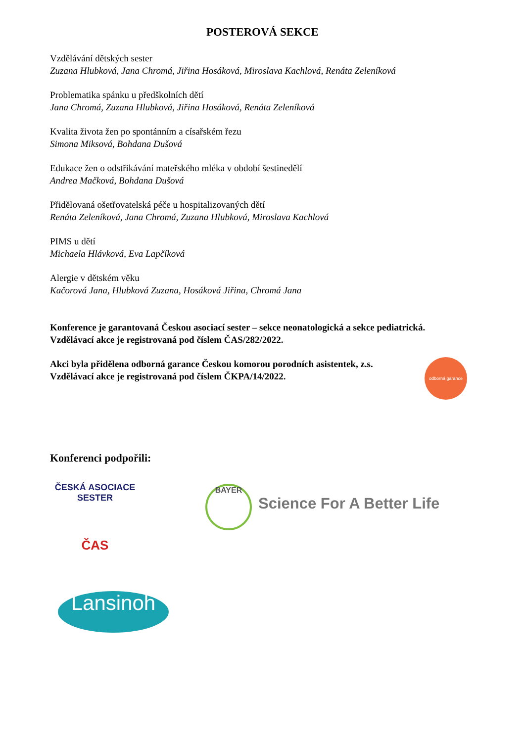POSTEROVÁ SEKCE
Vzdělávání dětských sester
Zuzana Hlubková, Jana Chromá, Jiřina Hosáková, Miroslava Kachlová, Renáta Zeleníková
Problematika spánku u předškolních dětí
Jana Chromá, Zuzana Hlubková, Jiřina Hosáková, Renáta Zeleníková
Kvalita života žen po spontánním a císařském řezu
Simona Miksová, Bohdana Dušová
Edukace žen o odstřikávání mateřského mléka v období šestinedělí
Andrea Mačková, Bohdana Dušová
Přidělovaná ošetřovatelská péče u hospitalizovaných dětí
Renáta Zeleníková, Jana Chromá, Zuzana Hlubková, Miroslava Kachlová
PIMS u dětí
Michaela Hlávková, Eva Lapčíková
Alergie v dětském věku
Kačorová Jana, Hlubková Zuzana, Hosáková Jiřina, Chromá Jana
Konference je garantovaná Českou asociací sester – sekce neonatologická a sekce pediatrická.
Vzdělávací akce je registrovaná pod číslem ČAS/282/2022.
Akci byla přidělena odborná garance Českou komorou porodních asistentek, z.s.
Vzdělávací akce je registrovaná pod číslem ČKPA/14/2022.
Konferenci podpořili:
odborná garance
ČESKÁ ASOCIACE SESTER
ČAS
BAYER
Science For A Better Life
Lansinoh